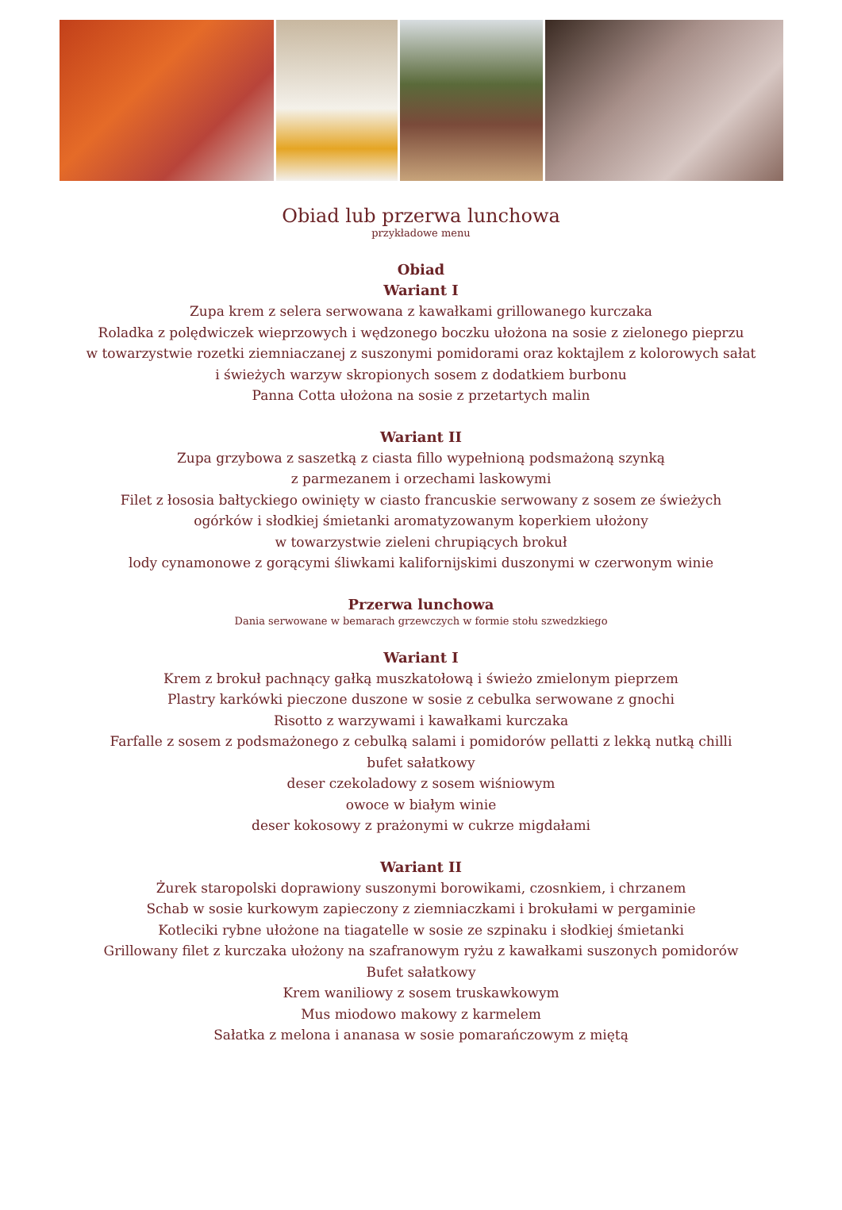Obiad lub przerwa lunchowa
przykładowe menu
Obiad
Wariant I
Zupa krem z selera serwowana z kawałkami grillowanego kurczaka
Roladka z polędwiczek wieprzowych i wędzonego boczku ułożona na sosie z zielonego pieprzu
w towarzystwie rozetki ziemniaczanej z suszonymi pomidorami oraz koktajlem z kolorowych sałat
i świeżych warzyw skropionych sosem z dodatkiem burbonu
Panna Cotta ułożona na sosie z przetartych malin
Wariant II
Zupa grzybowa z saszetką z ciasta fillo wypełnioną podsmażoną szynką
z parmezanem i orzechami laskowymi
Filet z łososia bałtyckiego owinięty w ciasto francuskie serwowany z sosem ze świeżych
ogórków i słodkiej śmietanki aromatyzowanym koperkiem ułożony
w towarzystwie zieleni chrupiących brokuł
lody cynamonowe z gorącymi śliwkami kalifornijskimi duszonymi w czerwonym winie
Przerwa lunchowa
Dania serwowane w bemarach grzewczych w formie stołu szwedzkiego
Wariant I
Krem z brokuł pachnący gałką muszkatołową i świeżo zmielonym pieprzem
Plastry karkówki pieczone duszone w sosie z cebulka serwowane z gnochi
Risotto z warzywami i kawałkami kurczaka
Farfalle z sosem z podsmażonego z cebulką salami i pomidorów pellatti z lekką nutką chilli
bufet sałatkowy
deser czekoladowy z sosem wiśniowym
owoce w białym winie
deser kokosowy z prażonymi w cukrze migdałami
Wariant II
Żurek staropolski doprawiony suszonymi borowikami, czosnkiem, i chrzanem
Schab w sosie kurkowym zapieczony z ziemniaczkami i brokułami w pergaminie
Kotleciki rybne ułożone na tiagatelle w sosie ze szpinaku i słodkiej śmietanki
Grillowany filet z kurczaka ułożony na szafranowym ryżu z kawałkami suszonych pomidorów
Bufet sałatkowy
Krem waniliowy z sosem truskawkowym
Mus miodowo makowy z karmelem
Sałatka z melona i ananasa w sosie pomarańczowym z miętą